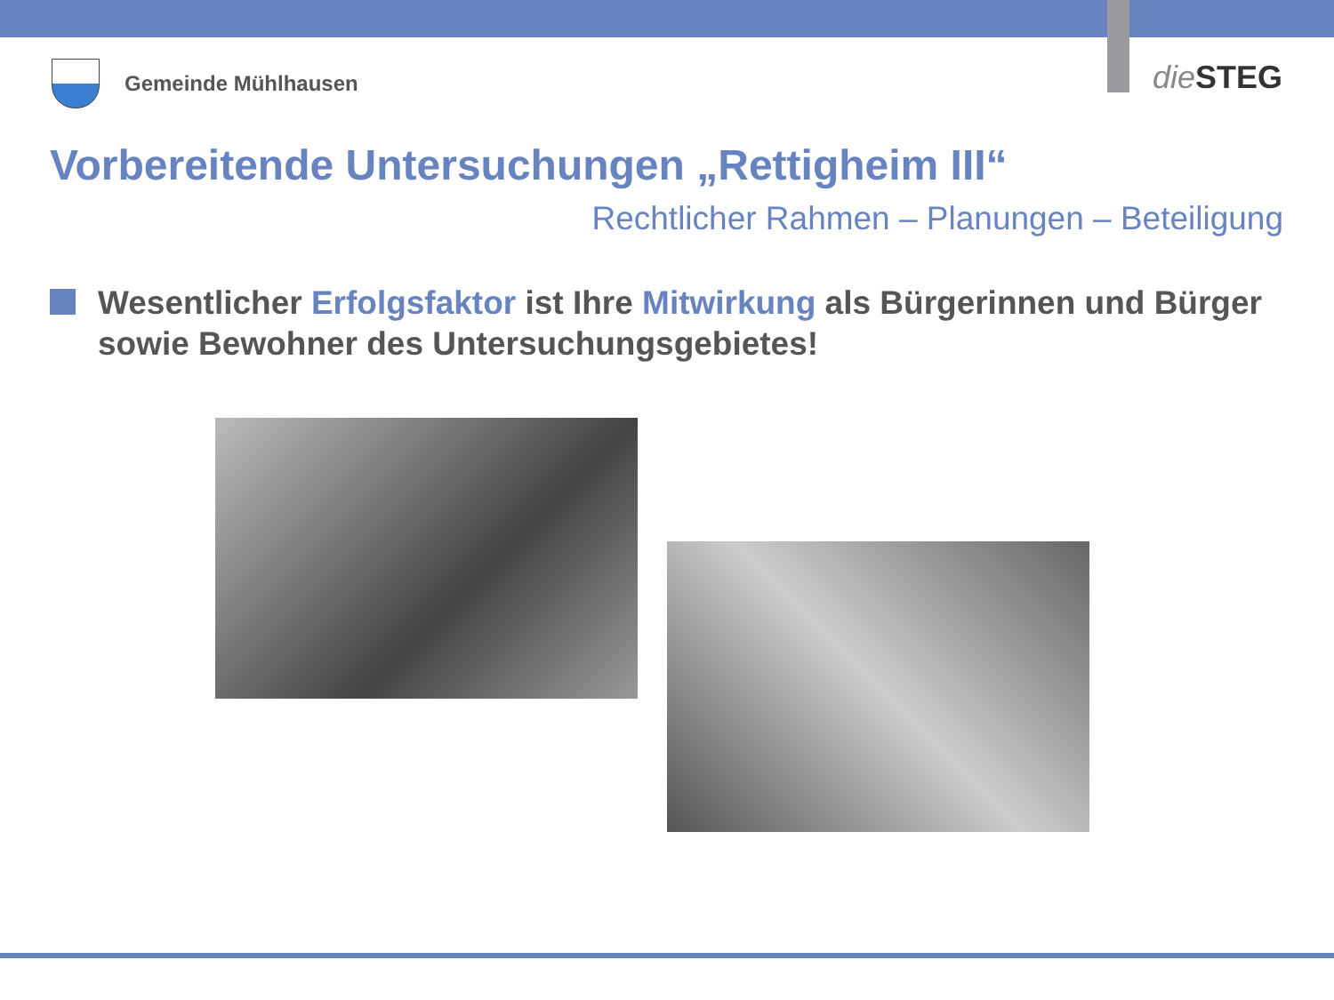Gemeinde Mühlhausen die STEG
Vorbereitende Untersuchungen „Rettigheim III“
Rechtlicher Rahmen – Planungen – Beteiligung
Wesentlicher Erfolgsfaktor ist Ihre Mitwirkung als Bürgerinnen und Bürger sowie Bewohner des Untersuchungsgebietes!